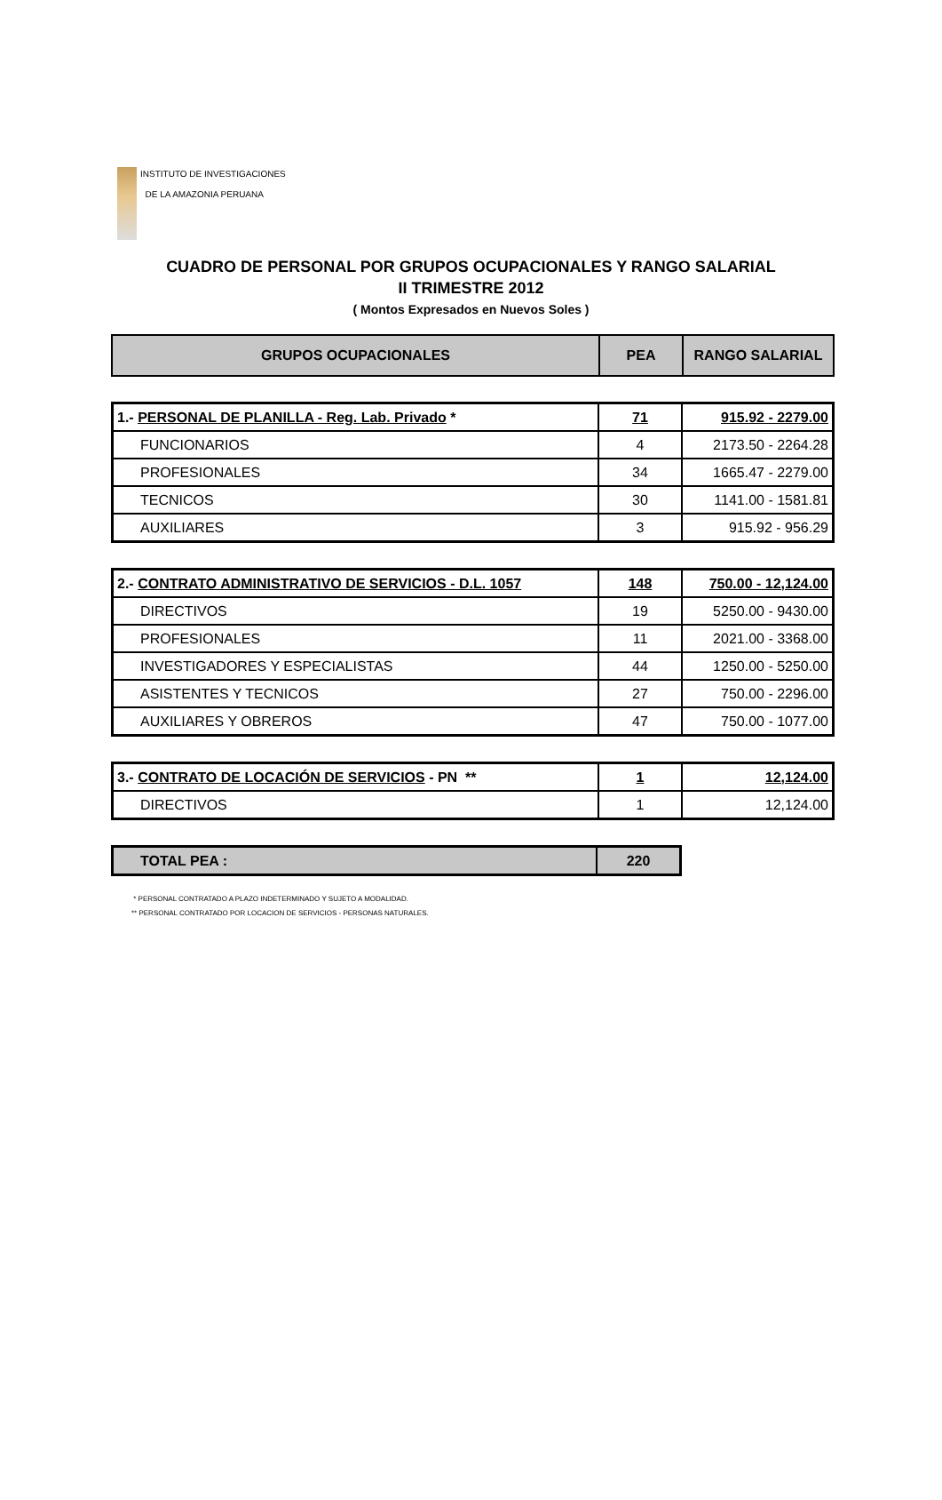INSTITUTO DE INVESTIGACIONES
DE LA AMAZONIA PERUANA
CUADRO DE PERSONAL POR GRUPOS OCUPACIONALES Y RANGO SALARIAL
II TRIMESTRE 2012
( Montos Expresados en Nuevos Soles )
| GRUPOS OCUPACIONALES | PEA | RANGO SALARIAL |
| --- | --- | --- |
| 1.- PERSONAL DE PLANILLA - Reg. Lab. Privado * | 71 | 915.92 - 2279.00 |
| FUNCIONARIOS | 4 | 2173.50 - 2264.28 |
| PROFESIONALES | 34 | 1665.47 - 2279.00 |
| TECNICOS | 30 | 1141.00 - 1581.81 |
| AUXILIARES | 3 | 915.92 - 956.29 |
| 2.- CONTRATO ADMINISTRATIVO DE SERVICIOS - D.L. 1057 | 148 | 750.00 - 12,124.00 |
| DIRECTIVOS | 19 | 5250.00 - 9430.00 |
| PROFESIONALES | 11 | 2021.00 - 3368.00 |
| INVESTIGADORES Y ESPECIALISTAS | 44 | 1250.00 - 5250.00 |
| ASISTENTES Y TECNICOS | 27 | 750.00 - 2296.00 |
| AUXILIARES Y OBREROS | 47 | 750.00 - 1077.00 |
| 3.- CONTRATO DE LOCACIÓN DE SERVICIOS - PN ** | 1 | 12,124.00 |
| DIRECTIVOS | 1 | 12,124.00 |
| TOTAL PEA : | 220 |
* PERSONAL CONTRATADO A PLAZO INDETERMINADO Y SUJETO A MODALIDAD.
** PERSONAL CONTRATADO POR LOCACION DE SERVICIOS - PERSONAS NATURALES.